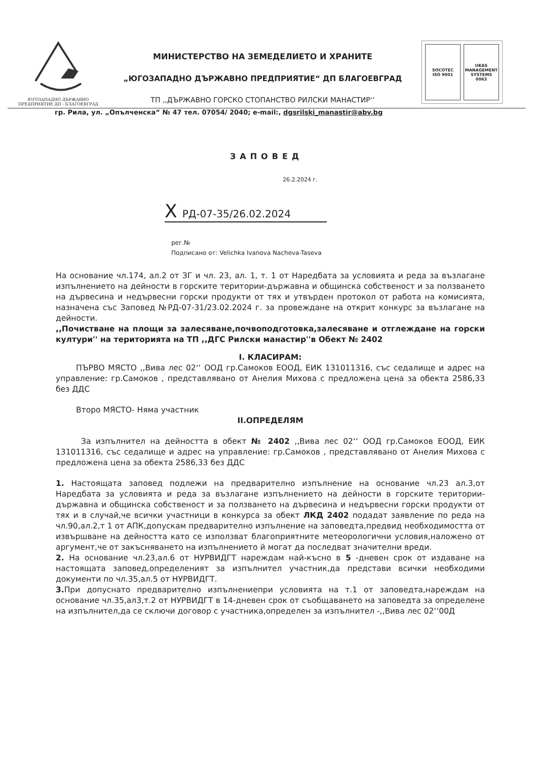ЮГОЗАПАДНО ДЪРЖАВНО
ПРЕДПРИЯТИЕ ДП - БЛАГОЕВГРАД
МИНИСТЕРСТВО НА ЗЕМЕДЕЛИЕТО И ХРАНИТЕ
„ЮГОЗАПАДНО ДЪРЖАВНО ПРЕДПРИЯТИЕ“ ДП БЛАГОЕВГРАД
ТП ,,ДЪРЖАВНО ГОРСКО СТОПАНСТВО РИЛСКИ МАНАСТИР‘‘
SOCOTEC
ISO 9001
UKAS
MANAGEMENT SYSTEMS
0063
гр. Рила, ул. „Опълченска“ № 47 тел. 07054/ 2040; e-mail:, dgsrilski_manastir@abv.bg
ЗАПОВЕД
26.2.2024 г.
X РД-07-35/26.02.2024
рег.№
Подписано от: Velichka Ivanova Nacheva-Taseva
На основание чл.174, ал.2 от ЗГ и чл. 23, ал. 1, т. 1 от Наредбата за условията и реда за възлагане изпълнението на дейности в горските територии-държавна и общинска собственост и за ползването на дървесина и недървесни горски продукти от тях и утвърден протокол от работа на комисията, назначена със Заповед №РД-07-31/23.02.2024 г. за провеждане на открит конкурс за възлагане на дейности.
,,Почистване на площи за залесяване,почвоподготовка,залесяване и отглеждане на горски култури'' на територията на ТП ,,ДГС Рилски манастир''в Обект № 2402
I. КЛАСИРАМ:
ПЪРВО МЯСТО ,,Вива лес 02‘‘ ООД гр.Самоков ЕООД, ЕИК 131011316, със седалище и адрес на управление: гр.Самоков , представлявано от Анелия Михова с предложена цена за обекта 2586,33 без ДДС
Второ МЯСТО- Няма участник
II.ОПРЕДЕЛЯМ
За изпълнител на дейността в обект № 2402 ,,Вива лес 02‘‘ ООД гр.Самоков ЕООД, ЕИК 131011316, със седалище и адрес на управление: гр.Самоков , представлявано от Анелия Михова с предложена цена за обекта 2586,33 без ДДС
1. Настоящата заповед подлежи на предварително изпълнение на основание чл.23 ал.3,от Наредбата за условията и реда за възлагане изпълнението на дейности в горските територии-държавна и общинска собственост и за ползването на дървесина и недървесни горски продукти от тях и в случай,че всички участници в конкурса за обект ЛКД 2402 подадат заявление по реда на чл.90,ал.2,т 1 от АПК,допускам предварително изпълнение на заповедта,предвид необходимостта от извършване на дейността като се използват благоприятните метеорологични условия,наложено от аргумент,че от закъсняването на изпълнението й могат да последват значителни вреди.
2. На основание чл.23,ал.6 от НУРВИДГТ нареждам най-късно в 5 -дневен срок от издаване на настоящата заповед,определеният за изпълнител участник,да представи всички необходими документи по чл.35,ал.5 от НУРВИДГТ.
3. При допуснато предварително изпълнениепри условията на т.1 от заповедта,нареждам на основание чл.35,ал3,т.2 от НУРВИДГТ в 14-дневен срок от съобщаването на заповедта за определене на изпълнител,да се сключи договор с участника,определен за изпълнител -,,Вива лес 02‘‘00Д